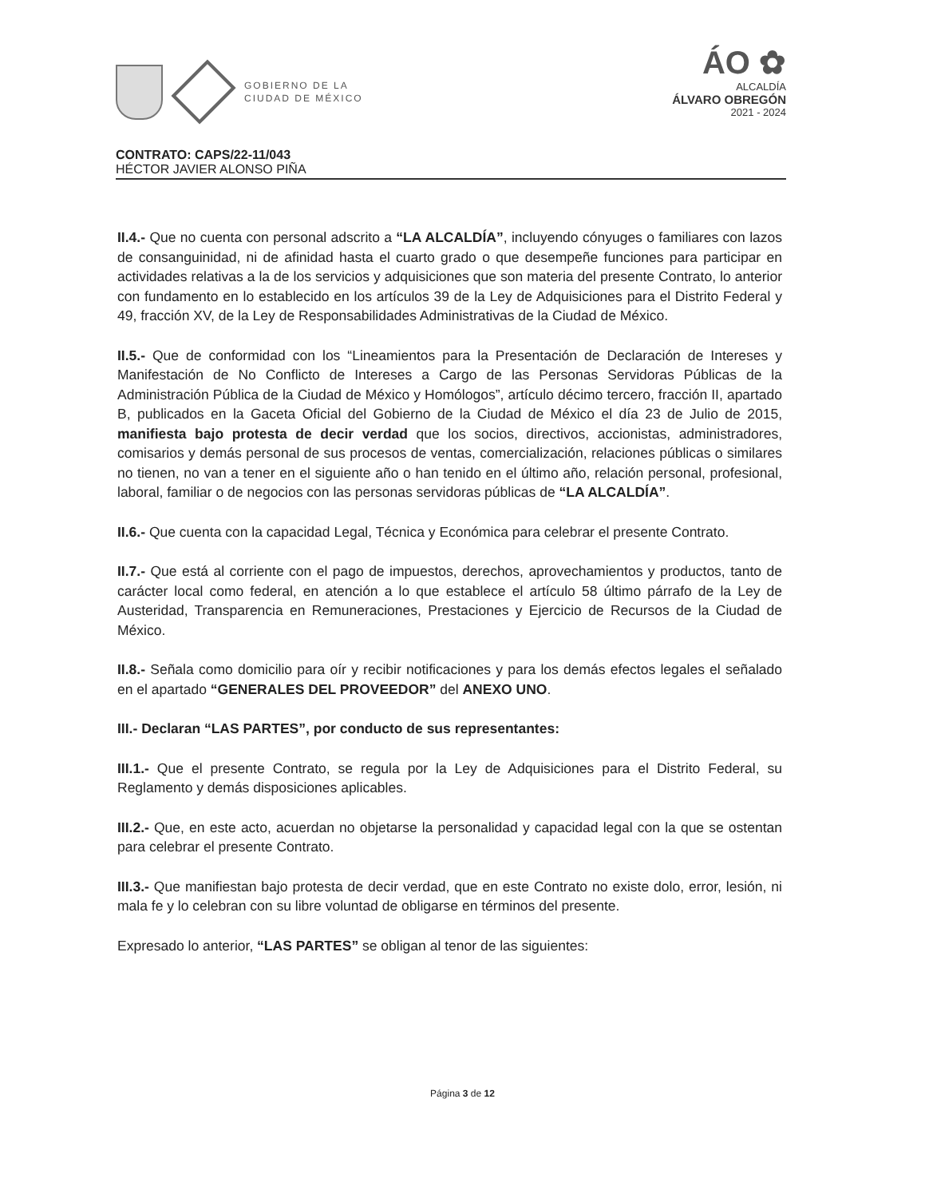GOBIERNO DE LA
CIUDAD DE MÉXICO
ÁO ✿
ALCALDÍA
ÁLVARO OBREGÓN
2021 - 2024
CONTRATO: CAPS/22-11/043
HÉCTOR JAVIER ALONSO PIÑA
II.4.- Que no cuenta con personal adscrito a “LA ALCALDÍA”, incluyendo cónyuges o familiares con lazos de consanguinidad, ni de afinidad hasta el cuarto grado o que desempeñe funciones para participar en actividades relativas a la de los servicios y adquisiciones que son materia del presente Contrato, lo anterior con fundamento en lo establecido en los artículos 39 de la Ley de Adquisiciones para el Distrito Federal y 49, fracción XV, de la Ley de Responsabilidades Administrativas de la Ciudad de México.
II.5.- Que de conformidad con los “Lineamientos para la Presentación de Declaración de Intereses y Manifestación de No Conflicto de Intereses a Cargo de las Personas Servidoras Públicas de la Administración Pública de la Ciudad de México y Homólogos”, artículo décimo tercero, fracción II, apartado B, publicados en la Gaceta Oficial del Gobierno de la Ciudad de México el día 23 de Julio de 2015, manifiesta bajo protesta de decir verdad que los socios, directivos, accionistas, administradores, comisarios y demás personal de sus procesos de ventas, comercialización, relaciones públicas o similares no tienen, no van a tener en el siguiente año o han tenido en el último año, relación personal, profesional, laboral, familiar o de negocios con las personas servidoras públicas de “LA ALCALDÍA”.
II.6.- Que cuenta con la capacidad Legal, Técnica y Económica para celebrar el presente Contrato.
II.7.- Que está al corriente con el pago de impuestos, derechos, aprovechamientos y productos, tanto de carácter local como federal, en atención a lo que establece el artículo 58 último párrafo de la Ley de Austeridad, Transparencia en Remuneraciones, Prestaciones y Ejercicio de Recursos de la Ciudad de México.
II.8.- Señala como domicilio para oír y recibir notificaciones y para los demás efectos legales el señalado en el apartado “GENERALES DEL PROVEEDOR” del ANEXO UNO.
III.- Declaran “LAS PARTES”, por conducto de sus representantes:
III.1.- Que el presente Contrato, se regula por la Ley de Adquisiciones para el Distrito Federal, su Reglamento y demás disposiciones aplicables.
III.2.- Que, en este acto, acuerdan no objetarse la personalidad y capacidad legal con la que se ostentan para celebrar el presente Contrato.
III.3.- Que manifiestan bajo protesta de decir verdad, que en este Contrato no existe dolo, error, lesión, ni mala fe y lo celebran con su libre voluntad de obligarse en términos del presente.
Expresado lo anterior, “LAS PARTES” se obligan al tenor de las siguientes:
Página 3 de 12